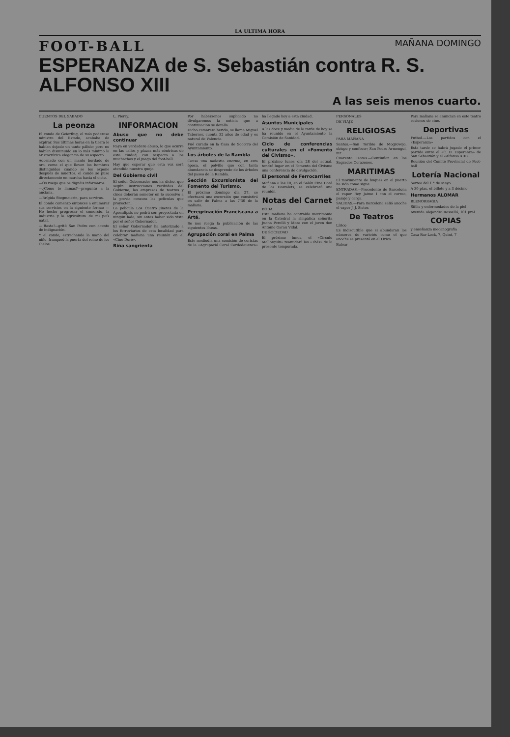LA ULTIMA HORA
MAÑANA DOMINGO
FOOT-BALL
ESPERANZA de S. Sebastián contra R. S. ALFONSO XIII
A las seis menos cuarto.
CUENTOS DEL SABADO
La peonza
El conde de Geierflug, el más poderoso ministro del Estado, acababa de expirar. Sus últimas horas en la tierra le habían dejado un tanto pálido; pero no habían disminuido en lo más mínimo la aristocrática elegancia de su aspecto.
Adornado con un manto bordado de oro, como el que llevan los hombres distinguidos cuando se les expone después de muertos, el conde se puso directamente en marcha hacia el cielo.
—Os ruego que os dignéis informaros.
—¿Cómo te llamas?—preguntó a la anciana.
—Brígida Stegmaierin, para serviros.
El conde comenzó entonces a enumerar sus servicios en la siguiente forma: —He hecho progresar el comercio, la industria y la agricultura de mi país natal.
—¡Basta!—gritó San Pedro con acento de indignación.
Y el conde, estrechando la mano del niño, franqueó la puerta del reino de los Cielos.
L. Pierry.
INFORMACION
Abuso que no debe continuar
Raya en verdadero abuso, lo que ocurre en las calles y plazas más céntricas de esta ciudad, con respecto a los muchachos y el juego del foot-ball.
Hay que esperar que esta vez será atendida nuestra queja.
Del Gobierno civil
El señor Gobernador nos ha dicho, que según instrucciones recibidas del Gobierno, las empresas de teatros y cines deberán someter en lo sucesivo a la previa censura las películas que proyecten.
La película Los Cuatro Jinetes de la Apocalipsis no podrá ser, proyectada en ningún lado, sin antes haber sido vista por el señor Gobernador.
El señor Gobernador ha autorizado a los ferroviarios de esta localidad para celebrar mañana una reunión en el «Cine Doré».
Riña sangrienta
Por habérsenos suplicado no divulgaremos la noticia que a continuación se detalla.
Dicho camarero herido, se llama Miguel Taberner, cuenta 32 años de edad y es natural de Valencia.
Fué curado en la Casa de Socorro del Ayuntamiento.
Los árboles de la Rambla
Causa una molestia enorme, en esta época, el polvillo que con tanta abundancia se desprende de los árboles del paseo de la Rambla.
Sección Excursionista del Fomento del Turismo.
El próximo domingo día 27, se efectuará una excursión que consistirá en salir de Palma a las 7'30 de la mañana.
Peregrinación Franciscana a Artá.
Se nos ruega la publicación de las siguientes líneas.
Agrupación coral en Palma
Este mediodía una comisión de coristas de la «Agrupació Coral Cardedeuenca» ha llegado hoy a esta ciudad.
Asuntos Municipales
A las doce y media de la tarde de hoy se ha reunido en el Ayuntamiento la Comisión de Sanidad.
Ciclo de conferencias culturales en el «Fomento del Civismo».
El próximo lunes día 28 del actual, tendrá lugar en el Fomento del Civismo una conferencia de divulgación.
El personal de Ferrocarriles
Mañana a las 10, en el Salón Cine Doré de los Hostalets, se celebrará una reunión.
Notas del Carnet
BODA
Esta mañana ha contraído matrimonio en la Catedral la simpática señorita Juana Perelló y Mora con el joven don Antonio Garau Vidal.
DE SOCIEDAD
El próximo lunes, el «Círculo Mallorquín» reanudará los «Thés» de la presente temporada.
PERSONALES
DE VIAJE
RELIGIOSAS
PARA MAÑANA
Santos.—San Toribio de Mogrovejo, obispo y confesor; San Pedro Armengol, mr.
Cuarenta Horas.—Continúan en los Sagrados Corazones.
MARITIMAS
El movimiento de buques en el puerto ha sido como sigue:
ENTRADAS.—Procedente de Barcelona el vapor Rey Jaime I con el correo, pasaje y carga.
SALIDAS.—Para Barcelona salió anoche el vapor J. J. Sister.
De Teatros
Lírico
Es indiscutible que si abundaran los números de varietés como el que anoche se presentó en el Lírico.
Balear
Para mañana se anuncian en este teatro sesiones de cine.
Deportivas
Futbol.—Los partidos con el «Esperanza»
Esta tarde se habrá jugado el primer partido entre el «C. D. Esperanza» de San Sebastián y el «Alfonso XIII».
Reunión del Comité Provincial de Foot-ball
Lotería Nacional
Sorteo del 1.° de Mayo
A 30 ptas. el billete y a 3 décimo
Hermanos ALOMAR
BLENORRAGIA
Sífilis y enfermedades de la piel
Avenida Alejandro Rosselló, 101 pral.
COPIAS
y enseñanza mecanografía
Casa Bar-Lock, 7, Quint, 7